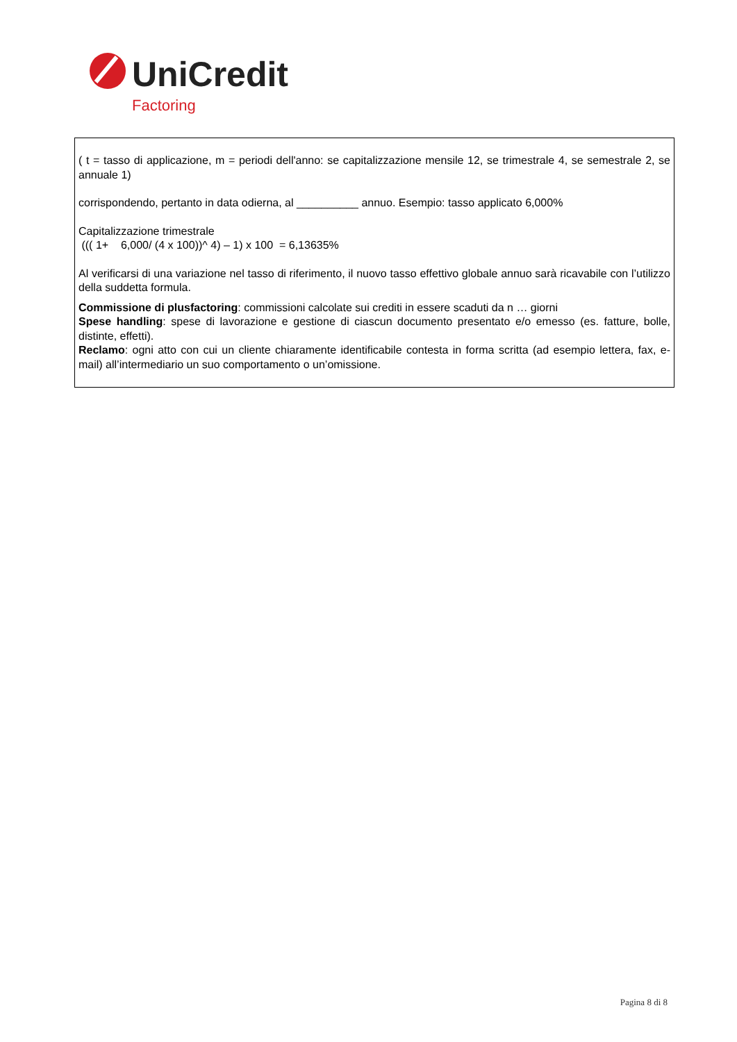UniCredit
Factoring
( t = tasso di applicazione, m = periodi dell'anno: se capitalizzazione mensile 12, se trimestrale 4, se semestrale 2, se annuale 1)
corrispondendo, pertanto in data odierna, al __________ annuo. Esempio: tasso applicato 6,000%
Capitalizzazione trimestrale
((( 1+ 6,000/ (4 x 100))^ 4) – 1) x 100 = 6,13635%
Al verificarsi di una variazione nel tasso di riferimento, il nuovo tasso effettivo globale annuo sarà ricavabile con l’utilizzo della suddetta formula.
Commissione di plusfactoring: commissioni calcolate sui crediti in essere scaduti da n … giorni
Spese handling: spese di lavorazione e gestione di ciascun documento presentato e/o emesso (es. fatture, bolle, distinte, effetti).
Reclamo: ogni atto con cui un cliente chiaramente identificabile contesta in forma scritta (ad esempio lettera, fax, e-mail) all’intermediario un suo comportamento o un’omissione.
Pagina 8 di 8